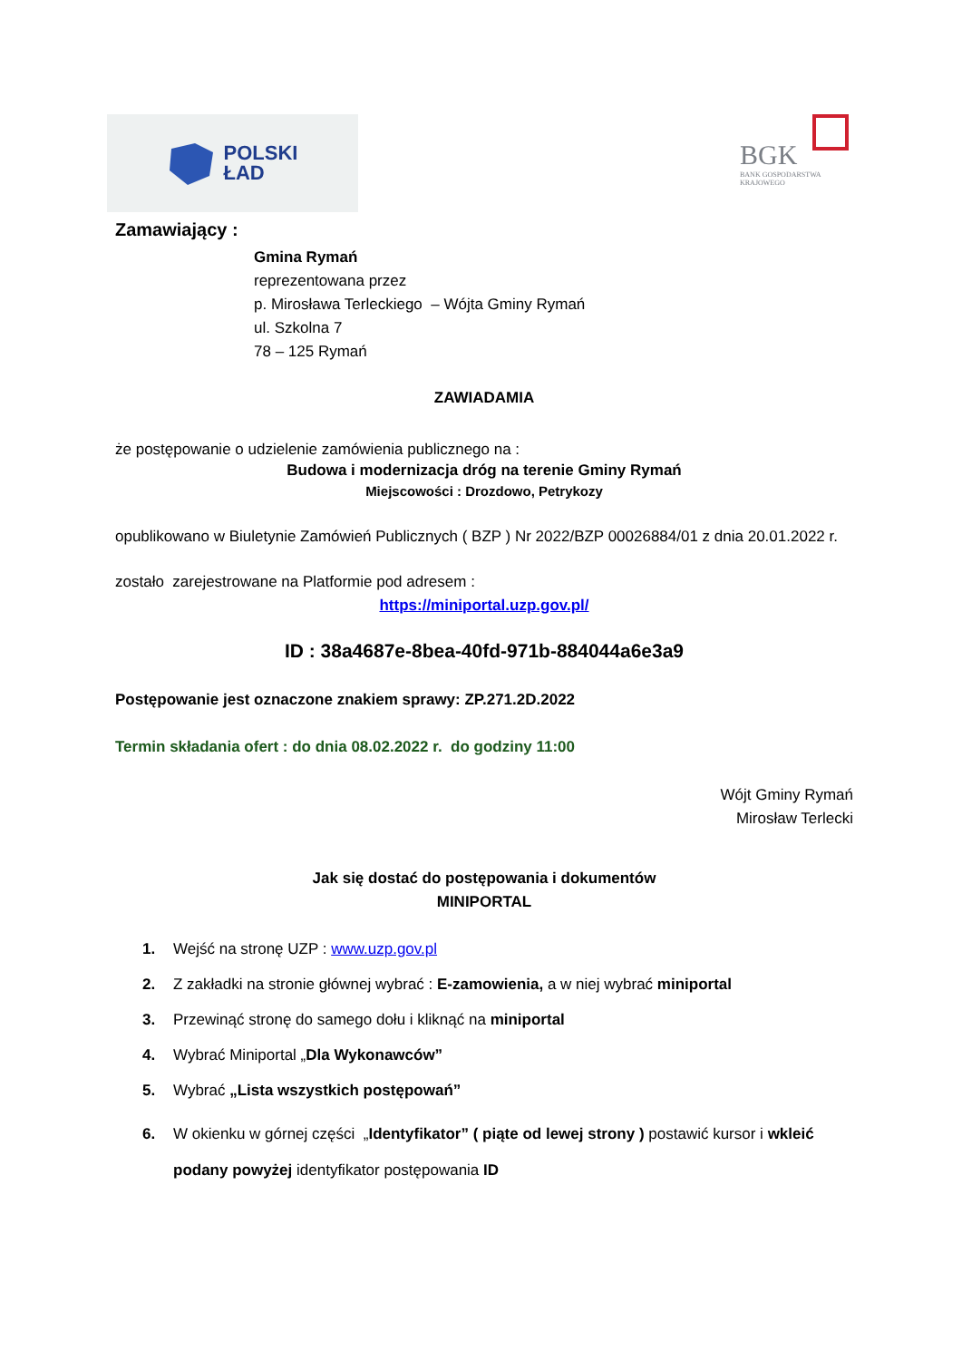POLSKI
ŁAD
BGK
BANK GOSPODARSTWA
KRAJOWEGO
Zamawiający :
Gmina Rymań
reprezentowana przez
p. Mirosława Terleckiego – Wójta Gminy Rymań
ul. Szkolna 7
78 – 125 Rymań
ZAWIADAMIA
że postępowanie o udzielenie zamówienia publicznego na :
Budowa i modernizacja dróg na terenie Gminy Rymań
Miejscowości : Drozdowo, Petrykozy
opublikowano w Biuletynie Zamówień Publicznych ( BZP ) Nr 2022/BZP 00026884/01 z dnia 20.01.2022 r.
zostało zarejestrowane na Platformie pod adresem :
https://miniportal.uzp.gov.pl/
ID : 38a4687e-8bea-40fd-971b-884044a6e3a9
Postępowanie jest oznaczone znakiem sprawy: ZP.271.2D.2022
Termin składania ofert : do dnia 08.02.2022 r. do godziny 11:00
Wójt Gminy Rymań
Mirosław Terlecki
Jak się dostać do postępowania i dokumentów
MINIPORTAL
1. Wejść na stronę UZP : www.uzp.gov.pl
2. Z zakładki na stronie głównej wybrać : E-zamowienia, a w niej wybrać miniportal
3. Przewinąć stronę do samego dołu i kliknąć na miniportal
4. Wybrać Miniportal „Dla Wykonawców”
5. Wybrać „Lista wszystkich postępowań”
6. W okienku w górnej części „Identyfikator” ( piąte od lewej strony ) postawić kursor i wkleić podany powyżej identyfikator postępowania ID